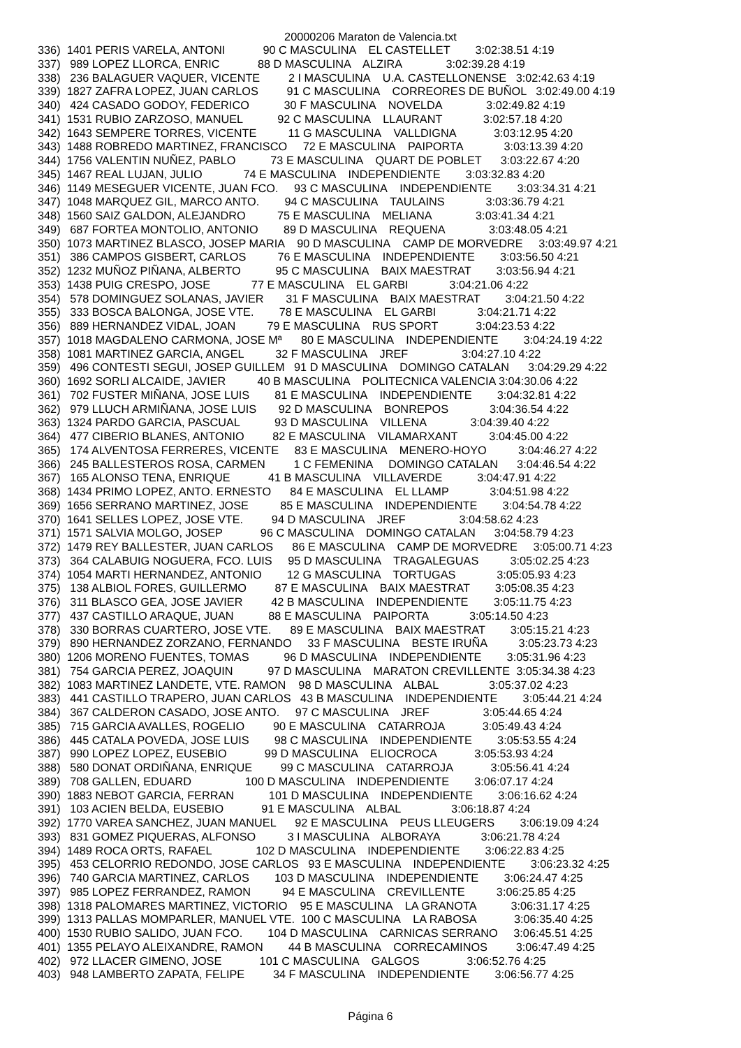20000206 Maraton de Valencia.txt
336)  1401 PERIS VARELA, ANTONI            90 C MASCULINA    EL CASTELLET        3:02:38.51 4:19
337)   989 LOPEZ LLORCA, ENRIC            88 D MASCULINA    ALZIRA              3:02:39.28 4:19
338)   236 BALAGUER VAQUER, VICENTE         2 I MASCULINA    U.A. CASTELLONENSE   3:02:42.63 4:19
339)  1827 ZAFRA LOPEZ, JUAN CARLOS         91 C MASCULINA    CORREORES DE BUÑOL   3:02:49.00 4:19
340)   424 CASADO GODOY, FEDERICO           30 F MASCULINA    NOVELDA              3:02:49.82 4:19
341)  1531 RUBIO ZARZOSO, MANUEL           92 C MASCULINA    LLAURANT             3:02:57.18 4:20
342)  1643 SEMPERE TORRES, VICENTE          11 G MASCULINA    VALLDIGNA            3:03:12.95 4:20
343)  1488 ROBREDO MARTINEZ, FRANCISCO     72 E MASCULINA    PAIPORTA             3:03:13.39 4:20
344)  1756 VALENTIN NUÑEZ, PABLO           73 E MASCULINA    QUART DE POBLET      3:03:22.67 4:20
345)  1467 REAL LUJAN, JULIO             74 E MASCULINA    INDEPENDIENTE        3:03:32.83 4:20
346)  1149 MESEGUER VICENTE, JUAN FCO.     93 C MASCULINA    INDEPENDIENTE        3:03:34.31 4:21
347)  1048 MARQUEZ GIL, MARCO ANTO.        94 C MASCULINA    TAULAINS             3:03:36.79 4:21
348)  1560 SAIZ GALDON, ALEJANDRO          75 E MASCULINA    MELIANA              3:03:41.34 4:21
349)   687 FORTEA MONTOLIO, ANTONIO        89 D MASCULINA    REQUENA              3:03:48.05 4:21
350)  1073 MARTINEZ BLASCO, JOSEP MARIA    90 D MASCULINA    CAMP DE MORVEDRE     3:03:49.97 4:21
351)   386 CAMPOS GISBERT, CARLOS          76 E MASCULINA    INDEPENDIENTE        3:03:56.50 4:21
352)  1232 MUÑOZ PIÑANA, ALBERTO           95 C MASCULINA    BAIX MAESTRAT        3:03:56.94 4:21
353)  1438 PUIG CRESPO, JOSE             77 E MASCULINA    EL GARBI             3:04:21.06 4:22
354)   578 DOMINGUEZ SOLANAS, JAVIER       31 F MASCULINA    BAIX MAESTRAT        3:04:21.50 4:22
355)   333 BOSCA BALONGA, JOSE VTE.        78 E MASCULINA    EL GARBI             3:04:21.71 4:22
356)   889 HERNANDEZ VIDAL, JOAN          79 E MASCULINA    RUS SPORT            3:04:23.53 4:22
357)  1018 MAGDALENO CARMONA, JOSE Mª      80 E MASCULINA    INDEPENDIENTE        3:04:24.19 4:22
358)  1081 MARTINEZ GARCIA, ANGEL          32 F MASCULINA    JREF                 3:04:27.10 4:22
359)   496 CONTESTI SEGUI, JOSEP GUILLEM   91 D MASCULINA    DOMINGO CATALAN      3:04:29.29 4:22
360)  1692 SORLI ALCAIDE, JAVIER          40 B MASCULINA    POLITECNICA VALENCIA 3:04:30.06 4:22
361)   702 FUSTER MIÑANA, JOSE LUIS        81 E MASCULINA    INDEPENDIENTE        3:04:32.81 4:22
362)   979 LLUCH ARMIÑANA, JOSE LUIS       92 D MASCULINA    BONREPOS             3:04:36.54 4:22
363)  1324 PARDO GARCIA, PASCUAL           93 D MASCULINA    VILLENA              3:04:39.40 4:22
364)   477 CIBERIO BLANES, ANTONIO         82 E MASCULINA    VILAMARXANT          3:04:45.00 4:22
365)   174 ALVENTOSA FERRERES, VICENTE     83 E MASCULINA    MENERO-HOYO          3:04:46.27 4:22
366)   245 BALLESTEROS ROSA, CARMEN         1 C FEMENINA     DOMINGO CATALAN      3:04:46.54 4:22
367)   165 ALONSO TENA, ENRIQUE            41 B MASCULINA    VILLAVERDE           3:04:47.91 4:22
368)  1434 PRIMO LOPEZ, ANTO. ERNESTO      84 E MASCULINA    EL LLAMP             3:04:51.98 4:22
369)  1656 SERRANO MARTINEZ, JOSE          85 E MASCULINA    INDEPENDIENTE        3:04:54.78 4:22
370)  1641 SELLES LOPEZ, JOSE VTE.         94 D MASCULINA    JREF                 3:04:58.62 4:23
371)  1571 SALVIA MOLGO, JOSEP            96 C MASCULINA    DOMINGO CATALAN      3:04:58.79 4:23
372)  1479 REY BALLESTER, JUAN CARLOS      86 E MASCULINA    CAMP DE MORVEDRE     3:05:00.71 4:23
373)   364 CALABUIG NOGUERA, FCO. LUIS     95 D MASCULINA    TRAGALEGUAS          3:05:02.25 4:23
374)  1054 MARTI HERNANDEZ, ANTONIO        12 G MASCULINA    TORTUGAS             3:05:05.93 4:23
375)   138 ALBIOL FORES, GUILLERMO         87 E MASCULINA    BAIX MAESTRAT        3:05:08.35 4:23
376)   311 BLASCO GEA, JOSE JAVIER         42 B MASCULINA    INDEPENDIENTE        3:05:11.75 4:23
377)   437 CASTILLO ARAQUE, JUAN           88 E MASCULINA    PAIPORTA             3:05:14.50 4:23
378)   330 BORRAS CUARTERO, JOSE VTE.      89 E MASCULINA    BAIX MAESTRAT        3:05:15.21 4:23
379)   890 HERNANDEZ ZORZANO, FERNANDO     33 F MASCULINA    BESTE IRUÑA          3:05:23.73 4:23
380)  1206 MORENO FUENTES, TOMAS           96 D MASCULINA    INDEPENDIENTE        3:05:31.96 4:23
381)   754 GARCIA PEREZ, JOAQUIN           97 D MASCULINA    MARATON CREVILLENTE  3:05:34.38 4:23
382)  1083 MARTINEZ LANDETE, VTE. RAMON    98 D MASCULINA    ALBAL                3:05:37.02 4:23
383)   441 CASTILLO TRAPERO, JUAN CARLOS   43 B MASCULINA    INDEPENDIENTE        3:05:44.21 4:24
384)   367 CALDERON CASADO, JOSE ANTO.     97 C MASCULINA    JREF                 3:05:44.65 4:24
385)   715 GARCIA AVALLES, ROGELIO         90 E MASCULINA    CATARROJA            3:05:49.43 4:24
386)   445 CATALA POVEDA, JOSE LUIS        98 C MASCULINA    INDEPENDIENTE        3:05:53.55 4:24
387)   990 LOPEZ LOPEZ, EUSEBIO            99 D MASCULINA    ELIOCROCA            3:05:53.93 4:24
388)   580 DONAT ORDIÑANA, ENRIQUE         99 C MASCULINA    CATARROJA            3:05:56.41 4:24
389)   708 GALLEN, EDUARD                 100 D MASCULINA    INDEPENDIENTE        3:06:07.17 4:24
390)  1883 NEBOT GARCIA, FERRAN           101 D MASCULINA    INDEPENDIENTE        3:06:16.62 4:24
391)   103 ACIEN BELDA, EUSEBIO            91 E MASCULINA    ALBAL                3:06:18.87 4:24
392)  1770 VAREA SANCHEZ, JUAN MANUEL      92 E MASCULINA    PEUS LLEUGERS        3:06:19.09 4:24
393)   831 GOMEZ PIQUERAS, ALFONSO          3 I MASCULINA    ALBORAYA             3:06:21.78 4:24
394)  1489 ROCA ORTS, RAFAEL              102 D MASCULINA    INDEPENDIENTE        3:06:22.83 4:25
395)   453 CELORRIO REDONDO, JOSE CARLOS   93 E MASCULINA    INDEPENDIENTE        3:06:23.32 4:25
396)   740 GARCIA MARTINEZ, CARLOS        103 D MASCULINA    INDEPENDIENTE        3:06:24.47 4:25
397)   985 LOPEZ FERRANDEZ, RAMON          94 E MASCULINA    CREVILLENTE          3:06:25.85 4:25
398)  1318 PALOMARES MARTINEZ, VICTORIO    95 E MASCULINA    LA GRANOTA           3:06:31.17 4:25
399)  1313 PALLAS MOMPARLER, MANUEL VTE.  100 C MASCULINA    LA RABOSA            3:06:35.40 4:25
400)  1530 RUBIO SALIDO, JUAN FCO.        104 D MASCULINA    CARNICAS SERRANO     3:06:45.51 4:25
401)  1355 PELAYO ALEIXANDRE, RAMON        44 B MASCULINA    CORRECAMINOS         3:06:47.49 4:25
402)   972 LLACER GIMENO, JOSE            101 C MASCULINA    GALGOS               3:06:52.76 4:25
403)   948 LAMBERTO ZAPATA, FELIPE         34 F MASCULINA    INDEPENDIENTE        3:06:56.77 4:25
Página 6